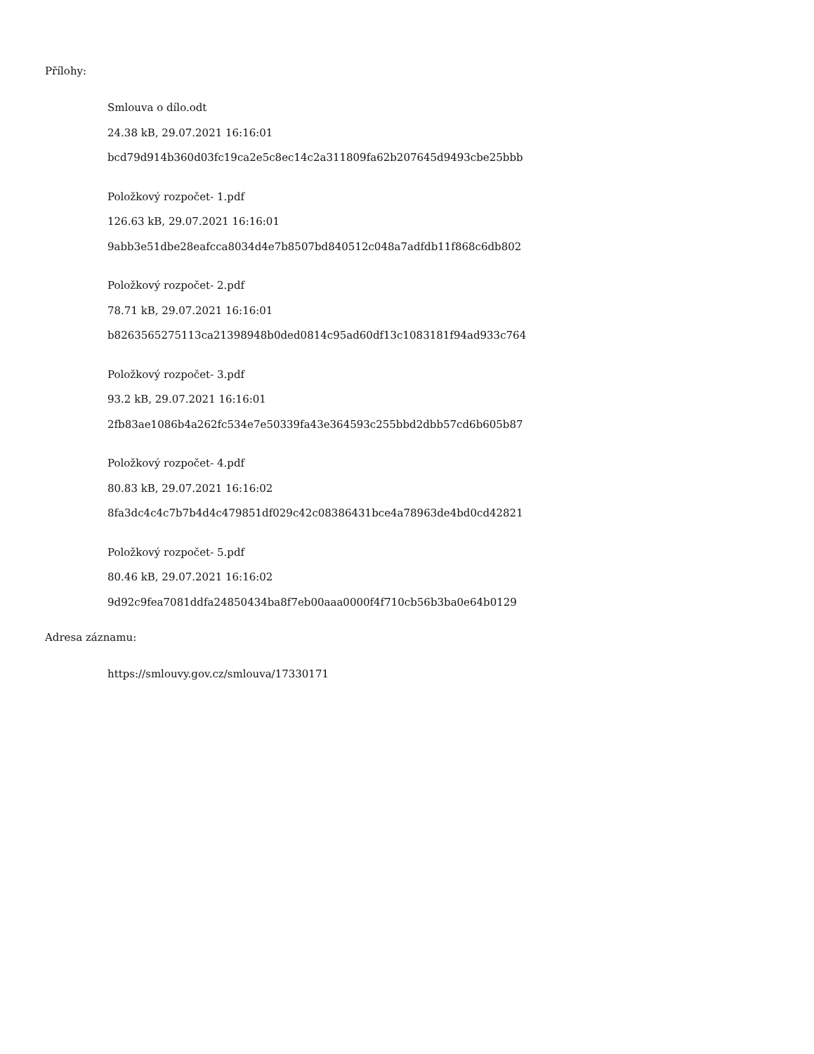Přílohy:
Smlouva o dílo.odt
24.38 kB, 29.07.2021 16:16:01
bcd79d914b360d03fc19ca2e5c8ec14c2a311809fa62b207645d9493cbe25bbb
Položkový rozpočet- 1.pdf
126.63 kB, 29.07.2021 16:16:01
9abb3e51dbe28eafcca8034d4e7b8507bd840512c048a7adfdb11f868c6db802
Položkový rozpočet- 2.pdf
78.71 kB, 29.07.2021 16:16:01
b8263565275113ca21398948b0ded0814c95ad60df13c1083181f94ad933c764
Položkový rozpočet- 3.pdf
93.2 kB, 29.07.2021 16:16:01
2fb83ae1086b4a262fc534e7e50339fa43e364593c255bbd2dbb57cd6b605b87
Položkový rozpočet- 4.pdf
80.83 kB, 29.07.2021 16:16:02
8fa3dc4c4c7b7b4d4c479851df029c42c08386431bce4a78963de4bd0cd42821
Položkový rozpočet- 5.pdf
80.46 kB, 29.07.2021 16:16:02
9d92c9fea7081ddfa24850434ba8f7eb00aaa0000f4f710cb56b3ba0e64b0129
Adresa záznamu:
https://smlouvy.gov.cz/smlouva/17330171